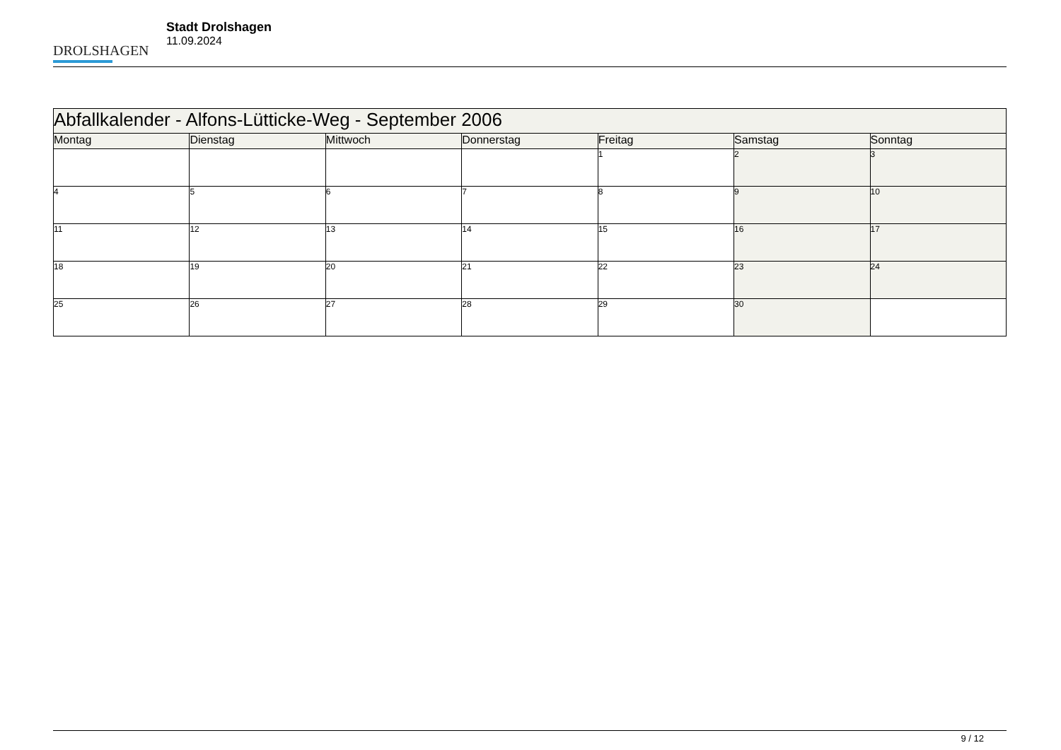DROLSHAGEN
Stadt Drolshagen
11.09.2024
| Abfallkalender - Alfons-Lütticke-Weg - September 2006 | | | | | | |
| --- | --- | --- | --- | --- | --- | --- |
| Montag | Dienstag | Mittwoch | Donnerstag | Freitag | Samstag | Sonntag |
| | | | | 1 | 2 | 3 |
| 4 | 5 | 6 | 7 | 8 | 9 | 10 |
| 11 | 12 | 13 | 14 | 15 | 16 | 17 |
| 18 | 19 | 20 | 21 | 22 | 23 | 24 |
| 25 | 26 | 27 | 28 | 29 | 30 | |
9 / 12